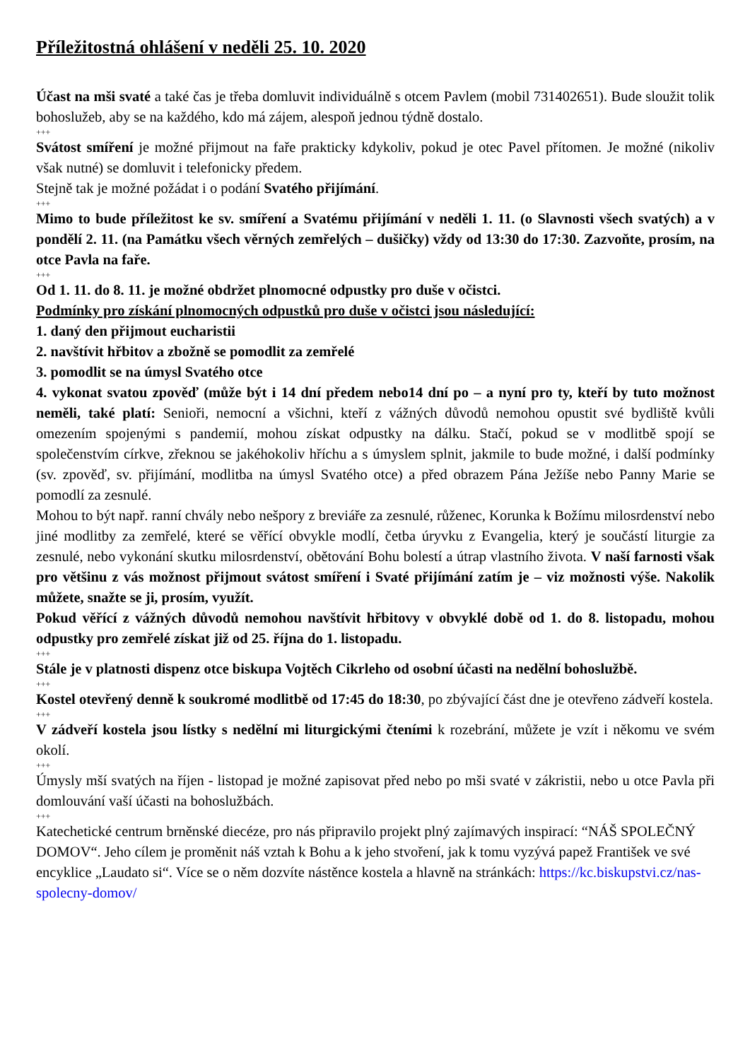Příležitostná ohlášení v neděli 25. 10. 2020
Účast na mši svaté a také čas je třeba domluvit individuálně s otcem Pavlem (mobil 731402651). Bude sloužit tolik bohoslužeb, aby se na každého, kdo má zájem, alespoň jednou týdně dostalo.
+++
Svátost smíření je možné přijmout na faře prakticky kdykoliv, pokud je otec Pavel přítomen. Je možné (nikoliv však nutné) se domluvit i telefonicky předem.
Stejně tak je možné požádat i o podání Svatého přijímání.
+++
Mimo to bude příležitost ke sv. smíření a Svatému přijímání v neděli 1. 11. (o Slavnosti všech svatých) a v pondělí 2. 11. (na Památku všech věrných zemřelých – dušičky) vždy od 13:30 do 17:30. Zazvoňte, prosím, na otce Pavla na faře.
+++
Od 1. 11. do 8. 11. je možné obdržet plnomocné odpustky pro duše v očistci.
Podmínky pro získání plnomocných odpustků pro duše v očistci jsou následující:
1. daný den přijmout eucharistii
2. navštívit hřbitov a zbožně se pomodlit za zemřelé
3. pomodlit se na úmysl Svatého otce
4. vykonat svatou zpověď (může být i 14 dní předem nebo14 dní po – a nyní pro ty, kteří by tuto možnost neměli, také platí: Senioři, nemocní a všichni, kteří z vážných důvodů nemohou opustit své bydliště kvůli omezením spojenými s pandemií, mohou získat odpustky na dálku. Stačí, pokud se v modlitbě spojí se společenstvím církve, zřeknou se jakéhokoliv hříchu a s úmyslem splnit, jakmile to bude možné, i další podmínky (sv. zpověď, sv. přijímání, modlitba na úmysl Svatého otce) a před obrazem Pána Ježíše nebo Panny Marie se pomodlí za zesnulé.
Mohou to být např. ranní chvály nebo nešpory z breviáře za zesnulé, růženec, Korunka k Božímu milosrdenství nebo jiné modlitby za zemřelé, které se věřící obvykle modlí, četba úryvku z Evangelia, který je součástí liturgie za zesnulé, nebo vykonání skutku milosrdenství, obětování Bohu bolestí a útrap vlastního života. V naší farnosti však pro většinu z vás možnost přijmout svátost smíření i Svaté přijímání zatím je – viz možnosti výše. Nakolik můžete, snažte se ji, prosím, využít.
Pokud věřící z vážných důvodů nemohou navštívit hřbitovy v obvyklé době od 1. do 8. listopadu, mohou odpustky pro zemřelé získat již od 25. října do 1. listopadu.
+++
Stále je v platnosti dispenz otce biskupa Vojtěch Cikrleho od osobní účasti na nedělní bohoslužbě.
+++
Kostel otevřený denně k soukromé modlitbě od 17:45 do 18:30, po zbývající část dne je otevřeno zádveří kostela.
+++
V zádveří kostela jsou lístky s nedělní mi liturgickými čteními k rozebrání, můžete je vzít i někomu ve svém okolí.
+++
Úmysly mší svatých na říjen - listopad je možné zapisovat před nebo po mši svaté v zákristii, nebo u otce Pavla při domlouvání vaší účasti na bohoslužbách.
+++
Katechetické centrum brněnské diecéze, pro nás připravilo projekt plný zajímavých inspirací: “NÁŠ SPOLEČNÝ DOMOV“. Jeho cílem je proměnit náš vztah k Bohu a k jeho stvoření, jak k tomu vyzývá papež František ve své encyklice „Laudato si“. Více se o něm dozvíte nástěnce kostela a hlavně na stránkách: https://kc.biskupstvi.cz/nas-spolecny-domov/